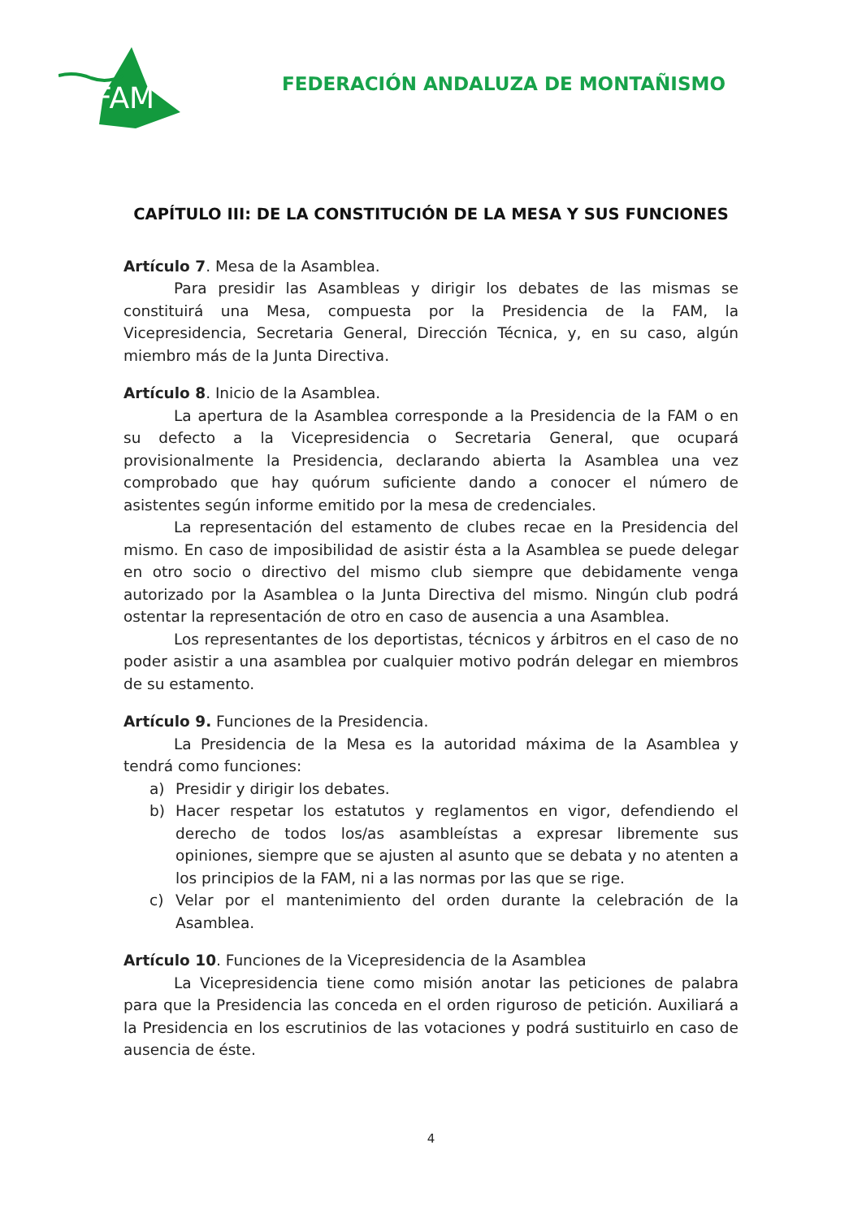FAM
FEDERACIÓN ANDALUZA DE MONTAÑISMO
CAPÍTULO III: DE LA CONSTITUCIÓN DE LA MESA Y SUS FUNCIONES
Artículo 7. Mesa de la Asamblea.
Para presidir las Asambleas y dirigir los debates de las mismas se constituirá una Mesa, compuesta por la Presidencia de la FAM, la Vicepresidencia, Secretaria General, Dirección Técnica, y, en su caso, algún miembro más de la Junta Directiva.
Artículo 8. Inicio de la Asamblea.
La apertura de la Asamblea corresponde a la Presidencia de la FAM o en su defecto a la Vicepresidencia o Secretaria General, que ocupará provisionalmente la Presidencia, declarando abierta la Asamblea una vez comprobado que hay quórum suficiente dando a conocer el número de asistentes según informe emitido por la mesa de credenciales.
La representación del estamento de clubes recae en la Presidencia del mismo. En caso de imposibilidad de asistir ésta a la Asamblea se puede delegar en otro socio o directivo del mismo club siempre que debidamente venga autorizado por la Asamblea o la Junta Directiva del mismo. Ningún club podrá ostentar la representación de otro en caso de ausencia a una Asamblea.
Los representantes de los deportistas, técnicos y árbitros en el caso de no poder asistir a una asamblea por cualquier motivo podrán delegar en miembros de su estamento.
Artículo 9. Funciones de la Presidencia.
La Presidencia de la Mesa es la autoridad máxima de la Asamblea y tendrá como funciones:
a) Presidir y dirigir los debates.
b) Hacer respetar los estatutos y reglamentos en vigor, defendiendo el derecho de todos los/as asambleístas a expresar libremente sus opiniones, siempre que se ajusten al asunto que se debata y no atenten a los principios de la FAM, ni a las normas por las que se rige.
c) Velar por el mantenimiento del orden durante la celebración de la Asamblea.
Artículo 10. Funciones de la Vicepresidencia de la Asamblea
La Vicepresidencia tiene como misión anotar las peticiones de palabra para que la Presidencia las conceda en el orden riguroso de petición. Auxiliará a la Presidencia en los escrutinios de las votaciones y podrá sustituirlo en caso de ausencia de éste.
4